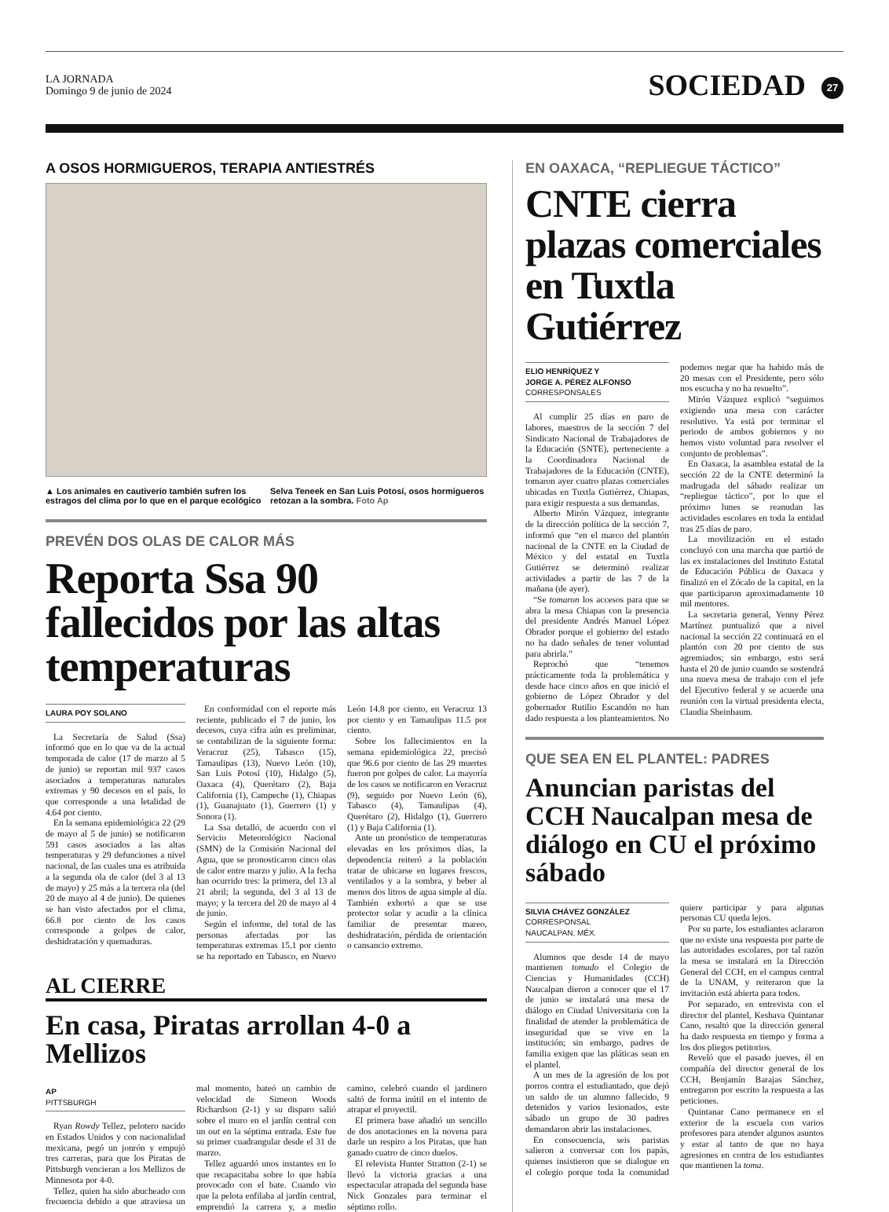LA JORNADA
Domingo 9 de junio de 2024
SOCIEDAD 27
A OSOS HORMIGUEROS, TERAPIA ANTIESTRÉS
▲ Los animales en cautiverio también sufren los estragos del clima por lo que en el parque ecológico
Selva Teneek en San Luis Potosí, osos hormigueros retozan a la sombra. Foto Ap
PREVÉN DOS OLAS DE CALOR MÁS
Reporta Ssa 90 fallecidos por las altas temperaturas
LAURA POY SOLANO
La Secretaría de Salud (Ssa) informó que en lo que va de la actual temporada de calor (17 de marzo al 5 de junio) se reportan mil 937 casos asociados a temperaturas naturales extremas y 90 decesos en el país, lo que corresponde a una letalidad de 4.64 por ciento.
En la semana epidemiológica 22 (29 de mayo al 5 de junio) se notificaron 591 casos asociados a las altas temperaturas y 29 defunciones a nivel nacional, de las cuales una es atribuida a la segunda ola de calor (del 3 al 13 de mayo) y 25 más a la tercera ola (del 20 de mayo al 4 de junio). De quienes se han visto afectados por el clima, 66.8 por ciento de los casos corresponde a golpes de calor, deshidratación y quemaduras.
En conformidad con el reporte más reciente, publicado el 7 de junio, los decesos, cuya cifra aún es preliminar, se contabilizan de la siguiente forma: Veracruz (25), Tabasco (15), Tamaulipas (13), Nuevo León (10), San Luis Potosí (10), Hidalgo (5), Oaxaca (4), Querétaro (2), Baja California (1), Campeche (1), Chiapas (1), Guanajuato (1), Guerrero (1) y Sonora (1).
La Ssa detalló, de acuerdo con el Servicio Meteorológico Nacional (SMN) de la Comisión Nacional del Agua, que se pronosticaron cinco olas de calor entre marzo y julio. A la fecha han ocurrido tres: la primera, del 13 al 21 abril; la segunda, del 3 al 13 de mayo; y la tercera del 20 de mayo al 4 de junio.
Según el informe, del total de las personas afectadas por las temperaturas extremas 15.1 por ciento se ha reportado en Tabasco, en Nuevo León 14.8 por ciento, en Veracruz 13 por ciento y en Tamaulipas 11.5 por ciento.
Sobre los fallecimientos en la semana epidemiológica 22, precisó que 96.6 por ciento de las 29 muertes fueron por golpes de calor. La mayoría de los casos se notificaron en Veracruz (9), seguido por Nuevo León (6), Tabasco (4), Tamaulipas (4), Querétaro (2), Hidalgo (1), Guerrero (1) y Baja California (1).
Ante un pronóstico de temperaturas elevadas en los próximos días, la dependencia reiteró a la población tratar de ubicarse en lugares frescos, ventilados y a la sombra, y beber al menos dos litros de agua simple al día. También exhortó a que se use protector solar y acudir a la clínica familiar de presentar mareo, deshidratación, pérdida de orientación o cansancio extremo.
AL CIERRE
En casa, Piratas arrollan 4-0 a Mellizos
AP
PITTSBURGH
Ryan Rowdy Tellez, pelotero nacido en Estados Unidos y con nacionalidad mexicana, pegó un jonrón y empujó tres carreras, para que los Piratas de Pittsburgh vencieran a los Mellizos de Minnesota por 4-0.
Tellez, quien ha sido abucheado con frecuencia debido a que atraviesa un mal momento, bateó un cambio de velocidad de Simeon Woods Richardson (2-1) y su disparo salió sobre el muro en el jardín central con un out en la séptima entrada. Este fue su primer cuadrangular desde el 31 de marzo.
Tellez aguardó unos instantes en lo que recapacitaba sobre lo que había provocado con el bate. Cuando vio que la pelota enfilaba al jardín central, emprendió la carrera y, a medio camino, celebró cuando el jardinero saltó de forma inútil en el intento de atrapar el proyectil.
El primera base añadió un sencillo de dos anotaciones en la novena para darle un respiro a los Piratas, que han ganado cuatro de cinco duelos.
El relevista Hunter Stratton (2-1) se llevó la victoria gracias a una espectacular atrapada del segunda base Nick Gonzales para terminar el séptimo rollo.
EN OAXACA, “REPLIEGUE TÁCTICO”
CNTE cierra plazas comerciales en Tuxtla Gutiérrez
ELIO HENRÍQUEZ Y
JORGE A. PÉREZ ALFONSO
CORRESPONSALES
Al cumplir 25 días en paro de labores, maestros de la sección 7 del Sindicato Nacional de Trabajadores de la Educación (SNTE), perteneciente a la Coordinadora Nacional de Trabajadores de la Educación (CNTE), tomaron ayer cuatro plazas comerciales ubicadas en Tuxtla Gutiérrez, Chiapas, para exigir respuesta a sus demandas.
Alberto Mirón Vázquez, integrante de la dirección política de la sección 7, informó que “en el marco del plantón nacional de la CNTE en la Ciudad de México y del estatal en Tuxtla Gutiérrez se determinó realizar actividades a partir de las 7 de la mañana (de ayer).
“Se tomaron los accesos para que se abra la mesa Chiapas con la presencia del presidente Andrés Manuel López Obrador porque el gobierno del estado no ha dado señales de tener voluntad para abrirla.”
Reprochó que “tenemos prácticamente toda la problemática y desde hace cinco años en que inició el gobierno de López Obrador y del gobernador Rutilio Escandón no han dado respuesta a los planteamientos. No podemos negar que ha habido más de 20 mesas con el Presidente, pero sólo nos escucha y no ha resuelto”.
Mirón Vázquez explicó “seguimos exigiendo una mesa con carácter resolutivo. Ya está por terminar el periodo de ambos gobiernos y no hemos visto voluntad para resolver el conjunto de problemas”.
En Oaxaca, la asamblea estatal de la sección 22 de la CNTE determinó la madrugada del sábado realizar un “repliegue táctico”, por lo que el próximo lunes se reanudan las actividades escolares en toda la entidad tras 25 días de paro.
La movilización en el estado concluyó con una marcha que partió de las ex instalaciones del Instituto Estatal de Educación Pública de Oaxaca y finalizó en el Zócalo de la capital, en la que participaron aproximadamente 10 mil mentores.
La secretaria general, Yenny Pérez Martínez puntualizó que a nivel nacional la sección 22 continuará en el plantón con 20 por ciento de sus agremiados; sin embargo, esto será hasta el 20 de junio cuando se sostendrá una nueva mesa de trabajo con el jefe del Ejecutivo federal y se acuerde una reunión con la virtual presidenta electa, Claudia Sheinbaum.
QUE SEA EN EL PLANTEL: PADRES
Anuncian paristas del CCH Naucalpan mesa de diálogo en CU el próximo sábado
SILVIA CHÁVEZ GONZÁLEZ
CORRESPONSAL
NAUCALPAN, MÉX.
Alumnos que desde 14 de mayo mantienen tomado el Colegio de Ciencias y Humanidades (CCH) Naucalpan dieron a conocer que el 17 de junio se instalará una mesa de diálogo en Ciudad Universitaria con la finalidad de atender la problemática de inseguridad que se vive en la institución; sin embargo, padres de familia exigen que las pláticas sean en el plantel.
A un mes de la agresión de los por porros contra el estudiantado, que dejó un saldo de un alumno fallecido, 9 detenidos y varios lesionados, este sábado un grupo de 30 padres demandaron abrir las instalaciones.
En consecuencia, seis paristas salieron a conversar con los papás, quienes insistieron que se dialogue en el colegio porque toda la comunidad quiere participar y para algunas personas CU queda lejos.
Por su parte, los estudiantes aclararon que no existe una respuesta por parte de las autoridades escolares, por tal razón la mesa se instalará en la Dirección General del CCH, en el campus central de la UNAM, y reiteraron que la invitación está abierta para todos.
Por separado, en entrevista con el director del plantel, Keshava Quintanar Cano, resaltó que la dirección general ha dado respuesta en tiempo y forma a los dos pliegos petitorios.
Reveló que el pasado jueves, él en compañía del director general de los CCH, Benjamín Barajas Sánchez, entregaron por escrito la respuesta a las peticiones.
Quintanar Cano permanece en el exterior de la escuela con varios profesores para atender algunos asuntos y estar al tanto de que no haya agresiones en contra de los estudiantes que mantienen la toma.